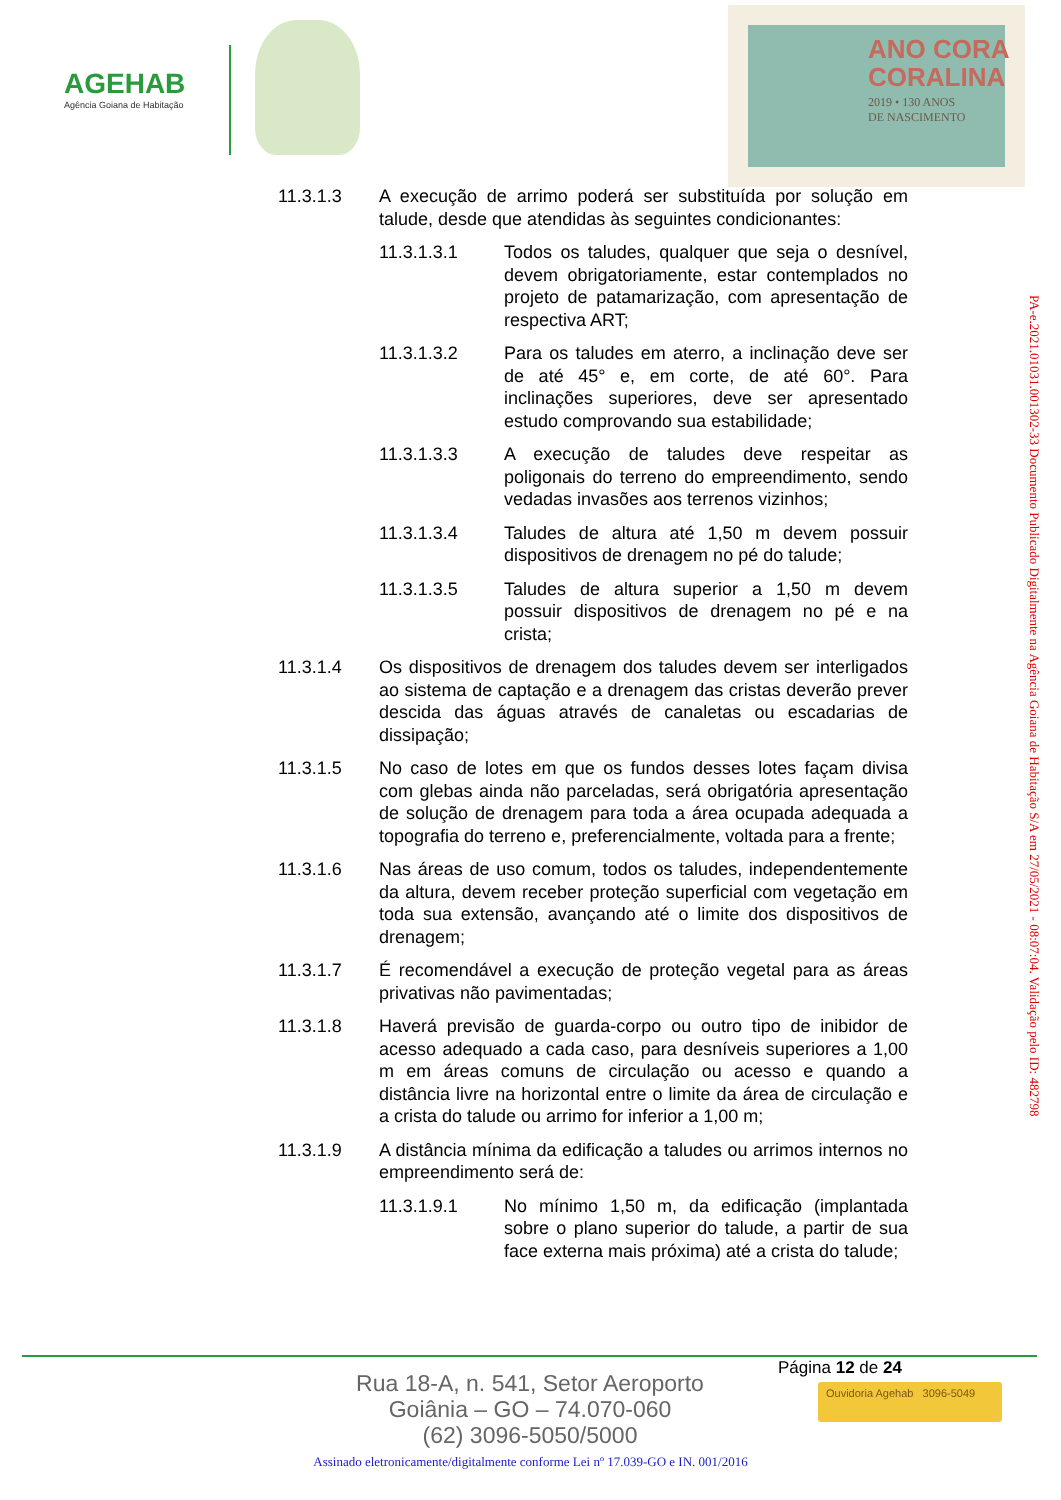AGEHAB
Agência Goiana de Habitação
ANO CORA
CORALINA
2019 • 130 ANOS
DE NASCIMENTO
11.3.1.3 A execução de arrimo poderá ser substituída por solução em talude, desde que atendidas às seguintes condicionantes:
11.3.1.3.1 Todos os taludes, qualquer que seja o desnível, devem obrigatoriamente, estar contemplados no projeto de patamarização, com apresentação de respectiva ART;
11.3.1.3.2 Para os taludes em aterro, a inclinação deve ser de até 45° e, em corte, de até 60°. Para inclinações superiores, deve ser apresentado estudo comprovando sua estabilidade;
11.3.1.3.3 A execução de taludes deve respeitar as poligonais do terreno do empreendimento, sendo vedadas invasões aos terrenos vizinhos;
11.3.1.3.4 Taludes de altura até 1,50 m devem possuir dispositivos de drenagem no pé do talude;
11.3.1.3.5 Taludes de altura superior a 1,50 m devem possuir dispositivos de drenagem no pé e na crista;
11.3.1.4 Os dispositivos de drenagem dos taludes devem ser interligados ao sistema de captação e a drenagem das cristas deverão prever descida das águas através de canaletas ou escadarias de dissipação;
11.3.1.5 No caso de lotes em que os fundos desses lotes façam divisa com glebas ainda não parceladas, será obrigatória apresentação de solução de drenagem para toda a área ocupada adequada a topografia do terreno e, preferencialmente, voltada para a frente;
11.3.1.6 Nas áreas de uso comum, todos os taludes, independentemente da altura, devem receber proteção superficial com vegetação em toda sua extensão, avançando até o limite dos dispositivos de drenagem;
11.3.1.7 É recomendável a execução de proteção vegetal para as áreas privativas não pavimentadas;
11.3.1.8 Haverá previsão de guarda-corpo ou outro tipo de inibidor de acesso adequado a cada caso, para desníveis superiores a 1,00 m em áreas comuns de circulação ou acesso e quando a distância livre na horizontal entre o limite da área de circulação e a crista do talude ou arrimo for inferior a 1,00 m;
11.3.1.9 A distância mínima da edificação a taludes ou arrimos internos no empreendimento será de:
11.3.1.9.1 No mínimo 1,50 m, da edificação (implantada sobre o plano superior do talude, a partir de sua face externa mais próxima) até a crista do talude;
PA-e.2021.01031.001302-33 Documento Publicado Digitalmente na Agência Goiana de Habitação S/A em 27/05/2021 - 08:07:04. Validação pelo ID: 482798
Página 12 de 24
Rua 18-A, n. 541, Setor Aeroporto
Goiânia – GO – 74.070-060
(62) 3096-5050/5000
Ouvidoria Agehab 3096-5049
Assinado eletronicamente/digitalmente conforme Lei nº 17.039-GO e IN. 001/2016